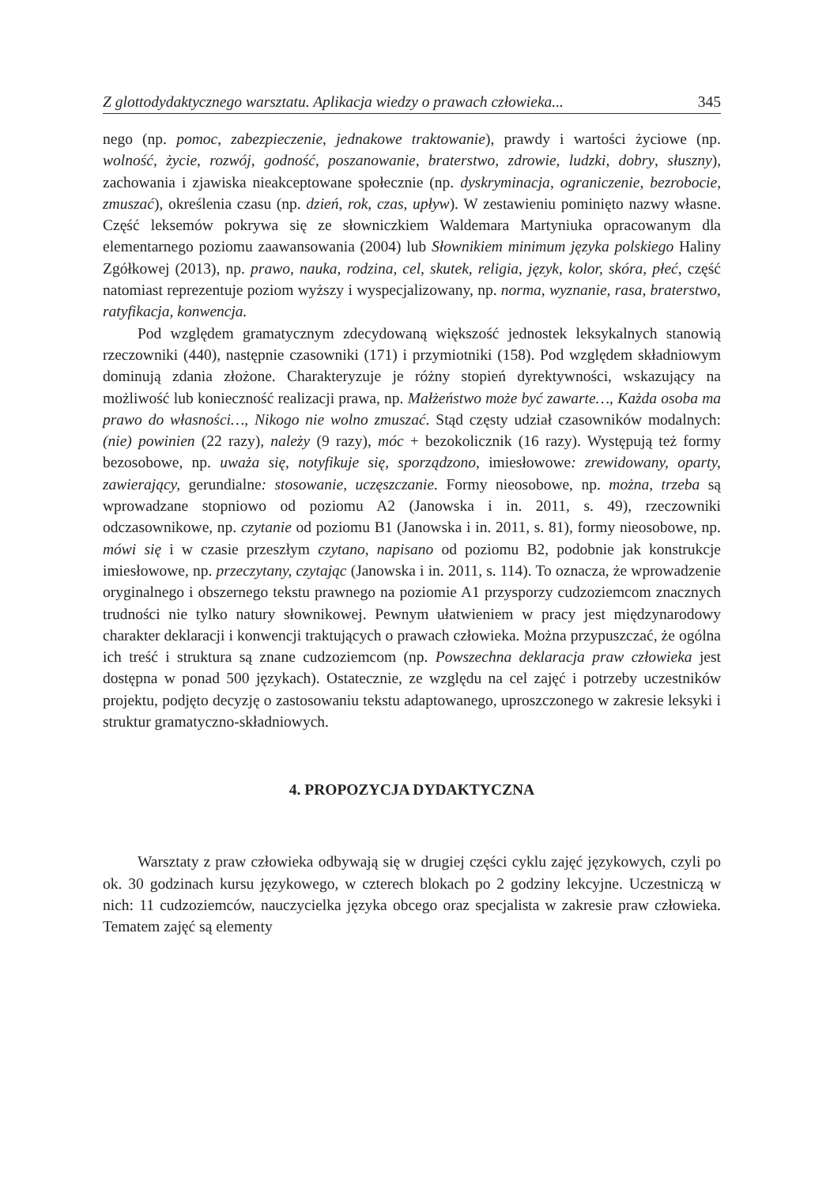Z glottodydaktycznego warsztatu. Aplikacja wiedzy o prawach człowieka... 345
nego (np. pomoc, zabezpieczenie, jednakowe traktowanie), prawdy i wartości życiowe (np. wolność, życie, rozwój, godność, poszanowanie, braterstwo, zdrowie, ludzki, dobry, słuszny), zachowania i zjawiska nieakceptowane społecznie (np. dyskryminacja, ograniczenie, bezrobocie, zmuszać), określenia czasu (np. dzień, rok, czas, upływ). W zestawieniu pominięto nazwy własne. Część leksemów pokrywa się ze słowniczkiem Waldemara Martyniuka opracowanym dla elementarnego poziomu zaawansowania (2004) lub Słownikiem minimum języka polskiego Haliny Zgółkowej (2013), np. prawo, nauka, rodzina, cel, skutek, religia, język, kolor, skóra, płeć, część natomiast reprezentuje poziom wyższy i wyspecjalizowany, np. norma, wyznanie, rasa, braterstwo, ratyfikacja, konwencja.
Pod względem gramatycznym zdecydowaną większość jednostek leksykalnych stanowią rzeczowniki (440), następnie czasowniki (171) i przymiotniki (158). Pod względem składniowym dominują zdania złożone. Charakteryzuje je różny stopień dyrektywności, wskazujący na możliwość lub konieczność realizacji prawa, np. Małżeństwo może być zawarte…, Każda osoba ma prawo do własności…, Nikogo nie wolno zmuszać. Stąd częsty udział czasowników modalnych: (nie) powinien (22 razy), należy (9 razy), móc + bezokolicznik (16 razy). Występują też formy bezosobowe, np. uważa się, notyfikuje się, sporządzono, imiesłowowe: zrewidowany, oparty, zawierający, gerundialne: stosowanie, uczęszczanie. Formy nieosobowe, np. można, trzeba są wprowadzane stopniowo od poziomu A2 (Janowska i in. 2011, s. 49), rzeczowniki odczasownikowe, np. czytanie od poziomu B1 (Janowska i in. 2011, s. 81), formy nieosobowe, np. mówi się i w czasie przeszłym czytano, napisano od poziomu B2, podobnie jak konstrukcje imiesłowowe, np. przeczytany, czytając (Janowska i in. 2011, s. 114). To oznacza, że wprowadzenie oryginalnego i obszernego tekstu prawnego na poziomie A1 przysporzy cudzoziemcom znacznych trudności nie tylko natury słownikowej. Pewnym ułatwieniem w pracy jest międzynarodowy charakter deklaracji i konwencji traktujących o prawach człowieka. Można przypuszczać, że ogólna ich treść i struktura są znane cudzoziemcom (np. Powszechna deklaracja praw człowieka jest dostępna w ponad 500 językach). Ostatecznie, ze względu na cel zajęć i potrzeby uczestników projektu, podjęto decyzję o zastosowaniu tekstu adaptowanego, uproszczonego w zakresie leksyki i struktur gramatyczno-składniowych.
4. PROPOZYCJA DYDAKTYCZNA
Warsztaty z praw człowieka odbywają się w drugiej części cyklu zajęć językowych, czyli po ok. 30 godzinach kursu językowego, w czterech blokach po 2 godziny lekcyjne. Uczestniczą w nich: 11 cudzoziemców, nauczycielka języka obcego oraz specjalista w zakresie praw człowieka. Tematem zajęć są elementy